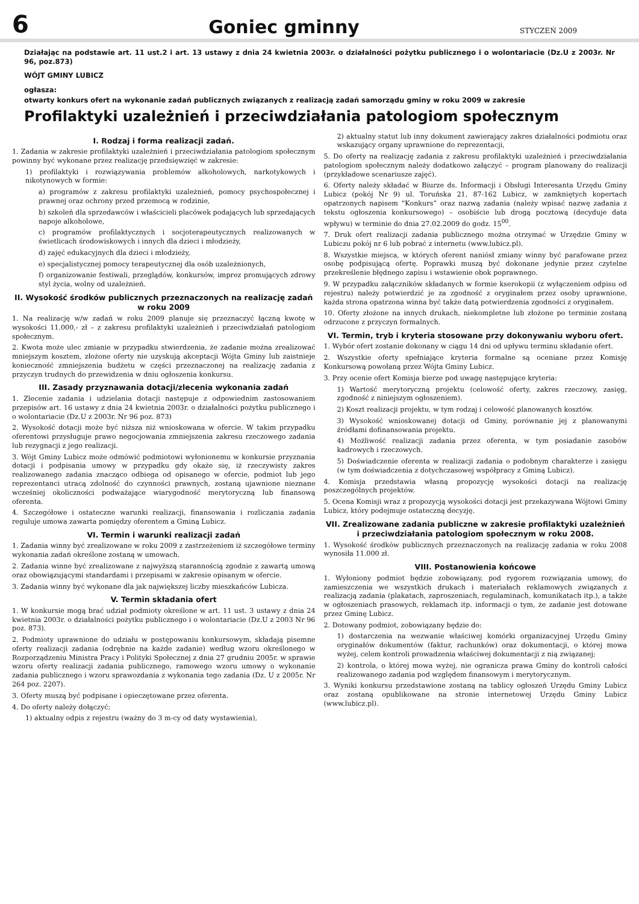6
Goniec gminny
STYCZEŃ 2009
Działając na podstawie art. 11 ust.2 i art. 13 ustawy z dnia 24 kwietnia 2003r. o działalności pożytku publicznego i o wolontariacie (Dz.U z 2003r. Nr 96, poz.873)
WÓJT GMINY LUBICZ
ogłasza:
otwarty konkurs ofert na wykonanie zadań publicznych związanych z realizacją zadań samorządu gminy w roku 2009 w zakresie
Profilaktyki uzależnień i przeciwdziałania patologiom społecznym
I. Rodzaj i forma realizacji zadań.
1. Zadania w zakresie profilaktyki uzależnień i przeciwdziałania patologiom społecznym powinny być wykonane przez realizację przedsięwzięć w zakresie:
1) profilaktyki i rozwiązywania problemów alkoholowych, narkotykowych i nikotynowych w formie:
a) programów z zakresu profilaktyki uzależnień, pomocy psychospołecznej i prawnej oraz ochrony przed przemocą w rodzinie,
b) szkoleń dla sprzedawców i właścicieli placówek podających lub sprzedających napoje alkoholowe,
c) programów profilaktycznych i socjoterapeutycznych realizowanych w świetlicach środowiskowych i innych dla dzieci i młodzieży,
d) zajęć edukacyjnych dla dzieci i młodzieży,
e) specjalistycznej pomocy terapeutycznej dla osób uzależnionych,
f) organizowanie festiwali, przeglądów, konkursów, imprez promujących zdrowy styl życia, wolny od uzależnień.
II. Wysokość środków publicznych przeznaczonych na realizację zadań w roku 2009
1. Na realizację w/w zadań w roku 2009 planuje się przeznaczyć łączną kwotę w wysokości 11.000,- zł – z zakresu profilaktyki uzależnień i przeciwdziałań patologiom społecznym.
2. Kwota może ulec zmianie w przypadku stwierdzenia, że zadanie można zrealizować mniejszym kosztem, złożone oferty nie uzyskują akceptacji Wójta Gminy lub zaistnieje konieczność zmniejszenia budżetu w części przeznaczonej na realizację zadania z przyczyn trudnych do przewidzenia w dniu ogłoszenia konkursu.
III. Zasady przyznawania dotacji/zlecenia wykonania zadań
1. Zlecenie zadania i udzielania dotacji następuje z odpowiednim zastosowaniem przepisów art. 16 ustawy z dnia 24 kwietnia 2003r. o działalności pożytku publicznego i o wolontariacie (Dz.U z 2003r. Nr 96 poz. 873)
2. Wysokość dotacji może być niższa niż wnioskowana w ofercie. W takim przypadku oferentowi przysługuje prawo negocjowania zmniejszenia zakresu rzeczowego zadania lub rezygnacji z jego realizacji.
3. Wójt Gminy Lubicz może odmówić podmiotowi wyłonionemu w konkursie przyznania dotacji i podpisania umowy w przypadku gdy okaże się, iż rzeczywisty zakres realizowanego zadania znacząco odbiega od opisanego w ofercie, podmiot lub jego reprezentanci utracą zdolność do czynności prawnych, zostaną ujawnione nieznane wcześniej okoliczności podważające wiarygodność merytoryczną lub finansową oferenta.
4. Szczegółowe i ostateczne warunki realizacji, finansowania i rozliczania zadania reguluje umowa zawarta pomiędzy oferentem a Gminą Lubicz.
VI. Termin i warunki realizacji zadań
1. Zadania winny być zrealizowane w roku 2009 z zastrzeżeniem iż szczegółowe terminy wykonania zadań określone zostaną w umowach.
2. Zadania winne być zrealizowane z najwyższą starannością zgodnie z zawartą umową oraz obowiązującymi standardami i przepisami w zakresie opisanym w ofercie.
3. Zadania winny być wykonane dla jak największej liczby mieszkańców Lubicza.
V. Termin składania ofert
1. W konkursie mogą brać udział podmioty określone w art. 11 ust. 3 ustawy z dnia 24 kwietnia 2003r. o działalności pożytku publicznego i o wolontariacie (Dz.U z 2003 Nr 96 poz. 873).
2. Podmioty uprawnione do udziału w postępowaniu konkursowym, składają pisemne oferty realizacji zadania (odrębnie na każde zadanie) według wzoru określonego w Rozporządzeniu Ministra Pracy i Polityki Społecznej z dnia 27 grudniu 2005r. w sprawie wzoru oferty realizacji zadania publicznego, ramowego wzoru umowy o wykonanie zadania publicznego i wzoru sprawozdania z wykonania tego zadania (Dz. U z 2005r. Nr 264 poz. 2207).
3. Oferty muszą być podpisane i opieczętowane przez oferenta.
4. Do oferty należy dołączyć:
1) aktualny odpis z rejestru (ważny do 3 m-cy od daty wystawienia),
2) aktualny statut lub inny dokument zawierający zakres działalności podmiotu oraz wskazujący organy uprawnione do reprezentacji,
5. Do oferty na realizację zadania z zakresu profilaktyki uzależnień i przeciwdziałania patologiom społecznym należy dodatkowo załączyć – program planowany do realizacji (przykładowe scenariusze zajęć).
6. Oferty należy składać w Biurze ds. Informacji i Obsługi Interesanta Urzędu Gminy Lubicz (pokój Nr 9) ul. Toruńska 21, 87-162 Lubicz, w zamkniętych kopertach opatrzonych napisem “Konkurs” oraz nazwą zadania (należy wpisać nazwę zadania z tekstu ogłoszenia konkursowego) – osobiście lub drogą pocztową (decyduje data wpływu) w terminie do dnia 27.02.2009 do godz. 15<sup>00</sup>.
7. Druk ofert realizacji zadania publicznego można otrzymać w Urzędzie Gminy w Lubiczu pokój nr 6 lub pobrać z internetu (www.lubicz.pl).
8. Wszystkie miejsca, w których oferent naniósł zmiany winny być parafowane przez osobę podpisującą ofertę. Poprawki muszą być dokonane jedynie przez czytelne przekreślenie błędnego zapisu i wstawienie obok poprawnego.
9. W przypadku załączników składanych w formie kserokopii (z wyłączeniem odpisu od rejestru) należy potwierdzić je za zgodność z oryginałem przez osoby uprawnione, każda strona opatrzona winna być także datą potwierdzenia zgodności z oryginałem.
10. Oferty złożone na innych drukach, niekompletne lub złożone po terminie zostaną odrzucone z przyczyn formalnych.
VI. Termin, tryb i kryteria stosowane przy dokonywaniu wyboru ofert.
1. Wybór ofert zostanie dokonany w ciągu 14 dni od upływu terminu składanie ofert.
2. Wszystkie oferty spełniające kryteria formalne są oceniane przez Komisję Konkursową powołaną przez Wójta Gminy Lubicz.
3. Przy ocenie ofert Komisja bierze pod uwagę następujące kryteria:
1) Wartość merytoryczną projektu (celowość oferty, zakres rzeczowy, zasięg, zgodność z niniejszym ogłoszeniem).
2) Koszt realizacji projektu, w tym rodzaj i celowość planowanych kosztów.
3) Wysokość wnioskowanej dotacji od Gminy, porównanie jej z planowanymi źródłami dofinansowania projektu.
4) Możliwość realizacji zadania przez oferenta, w tym posiadanie zasobów kadrowych i rzeczowych.
5) Doświadczenie oferenta w realizacji zadania o podobnym charakterze i zasięgu (w tym doświadczenia z dotychczasowej współpracy z Gminą Lubicz).
4. Komisja przedstawia własną propozycję wysokości dotacji na realizację poszczególnych projektów.
5. Ocena Komisji wraz z propozycją wysokości dotacji jest przekazywana Wójtowi Gminy Lubicz, który podejmuje ostateczną decyzję.
VII. Zrealizowane zadania publiczne w zakresie profilaktyki uzależnień i przeciwdziałania patologiom społecznym w roku 2008.
1. Wysokość środków publicznych przeznaczonych na realizację zadania w roku 2008 wynosiła 11.000 zł.
VIII. Postanowienia końcowe
1. Wyłoniony podmiot będzie zobowiązany, pod rygorem rozwiązania umowy, do zamieszczenia we wszystkich drukach i materiałach reklamowych związanych z realizacją zadania (plakatach, zaproszeniach, regulaminach, komunikatach itp.), a także w ogłoszeniach prasowych, reklamach itp. informacji o tym, że zadanie jest dotowane przez Gminę Lubicz.
2. Dotowany podmiot, zobowiązany będzie do:
1) dostarczenia na wezwanie właściwej komórki organizacyjnej Urzędu Gminy oryginałów dokumentów (faktur, rachunków) oraz dokumentacji, o której mowa wyżej, celem kontroli prowadzenia właściwej dokumentacji z nią związanej;
2) kontrola, o której mowa wyżej, nie ogranicza prawa Gminy do kontroli całości realizowanego zadania pod względem finansowym i merytorycznym.
3. Wyniki konkursu przedstawione zostaną na tablicy ogłoszeń Urzędu Gminy Lubicz oraz zostaną opublikowane na stronie internetowej Urzędu Gminy Lubicz (www.lubicz.pl).